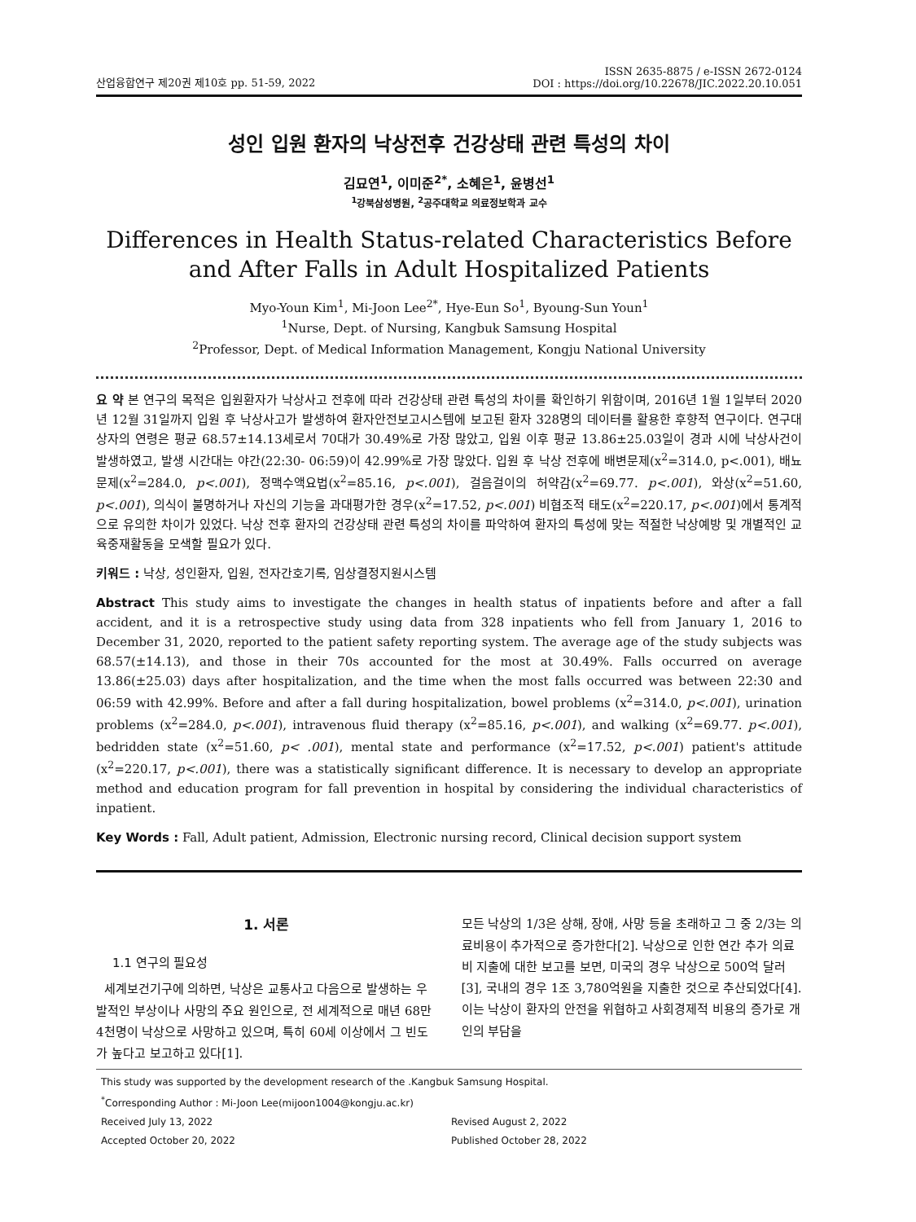산업융합연구 제20권 제10호 pp. 51-59, 2022
ISSN 2635-8875 / e-ISSN 2672-0124
DOI : https://doi.org/10.22678/JIC.2022.20.10.051
성인 입원 환자의 낙상전후 건강상태 관련 특성의 차이
김묘연<sup>1</sup>, 이미준<sup>2*</sup>, 소혜은<sup>1</sup>, 윤병선<sup>1</sup>
<sup>1</sup> 강북삼성병원, <sup>2</sup>공주대학교 의료정보학과 교수
Differences in Health Status-related Characteristics Before and After Falls in Adult Hospitalized Patients
Myo-Youn Kim<sup>1</sup>, Mi-Joon Lee<sup>2*</sup>, Hye-Eun So<sup>1</sup>, Byoung-Sun Youn<sup>1</sup>
<sup>1</sup> Nurse, Dept. of Nursing, Kangbuk Samsung Hospital
<sup>2</sup> Professor, Dept. of Medical Information Management, Kongju National University
요 약 본 연구의 목적은 입원환자가 낙상사고 전후에 따라 건강상태 관련 특성의 차이를 확인하기 위함이며, 2016년 1월 1일부터 2020년 12월 31일까지 입원 후 낙상사고가 발생하여 환자안전보고시스템에 보고된 환자 328명의 데이터를 활용한 후향적 연구이다. 연구대상자의 연령은 평균 68.57±14.13세로서 70대가 30.49%로 가장 많았고, 입원 이후 평균 13.86±25.03일이 경과 시에 낙상사건이 발생하였고, 발생 시간대는 야간(22:30- 06:59)이 42.99%로 가장 많았다. 입원 후 낙상 전후에 배변문제(x<sup>2</sup>=314.0, p<.001), 배뇨문제(x<sup>2</sup>=284.0, p<.001), 정맥수액요법(x<sup>2</sup>=85.16, p<.001), 걸음걸이의 허약감(x<sup>2</sup>=69.77. p<.001), 와상(x<sup>2</sup>=51.60, p<.001), 의식이 불명하거나 자신의 기능을 과대평가한 경우(x<sup>2</sup>=17.52, p<.001) 비협조적 태도(x<sup>2</sup>=220.17, p<.001)에서 통계적으로 유의한 차이가 있었다. 낙상 전후 환자의 건강상태 관련 특성의 차이를 파악하여 환자의 특성에 맞는 적절한 낙상예방 및 개별적인 교육중재활동을 모색할 필요가 있다.
키워드 : 낙상, 성인환자, 입원, 전자간호기록, 임상결정지원시스템
Abstract This study aims to investigate the changes in health status of inpatients before and after a fall accident, and it is a retrospective study using data from 328 inpatients who fell from January 1, 2016 to December 31, 2020, reported to the patient safety reporting system. The average age of the study subjects was 68.57(±14.13), and those in their 70s accounted for the most at 30.49%. Falls occurred on average 13.86(±25.03) days after hospitalization, and the time when the most falls occurred was between 22:30 and 06:59 with 42.99%. Before and after a fall during hospitalization, bowel problems (x<sup>2</sup>=314.0, p<.001), urination problems (x<sup>2</sup>=284.0, p<.001), intravenous fluid therapy (x<sup>2</sup>=85.16, p<.001), and walking (x<sup>2</sup>=69.77. p<.001), bedridden state (x<sup>2</sup>=51.60, p< .001), mental state and performance (x<sup>2</sup>=17.52, p<.001) patient's attitude (x<sup>2</sup>=220.17, p<.001), there was a statistically significant difference. It is necessary to develop an appropriate method and education program for fall prevention in hospital by considering the individual characteristics of inpatient.
Key Words : Fall, Adult patient, Admission, Electronic nursing record, Clinical decision support system
1. 서론
1.1 연구의 필요성
세계보건기구에 의하면, 낙상은 교통사고 다음으로 발생하는 우발적인 부상이나 사망의 주요 원인으로, 전 세계적으로 매년 68만 4천명이 낙상으로 사망하고 있으며, 특히 60세 이상에서 그 빈도가 높다고 보고하고 있다[1].
모든 낙상의 1/3은 상해, 장애, 사망 등을 초래하고 그 중 2/3는 의료비용이 추가적으로 증가한다[2]. 낙상으로 인한 연간 추가 의료비 지출에 대한 보고를 보면, 미국의 경우 낙상으로 500억 달러[3], 국내의 경우 1조 3,780억원을 지출한 것으로 추산되었다[4]. 이는 낙상이 환자의 안전을 위협하고 사회경제적 비용의 증가로 개인의 부담을
This study was supported by the development research of the .Kangbuk Samsung Hospital.
<sup>*</sup> Corresponding Author : Mi-Joon Lee(mijoon1004@kongju.ac.kr)
Received July 13, 2022 Revised August 2, 2022
Accepted October 20, 2022 Published October 28, 2022